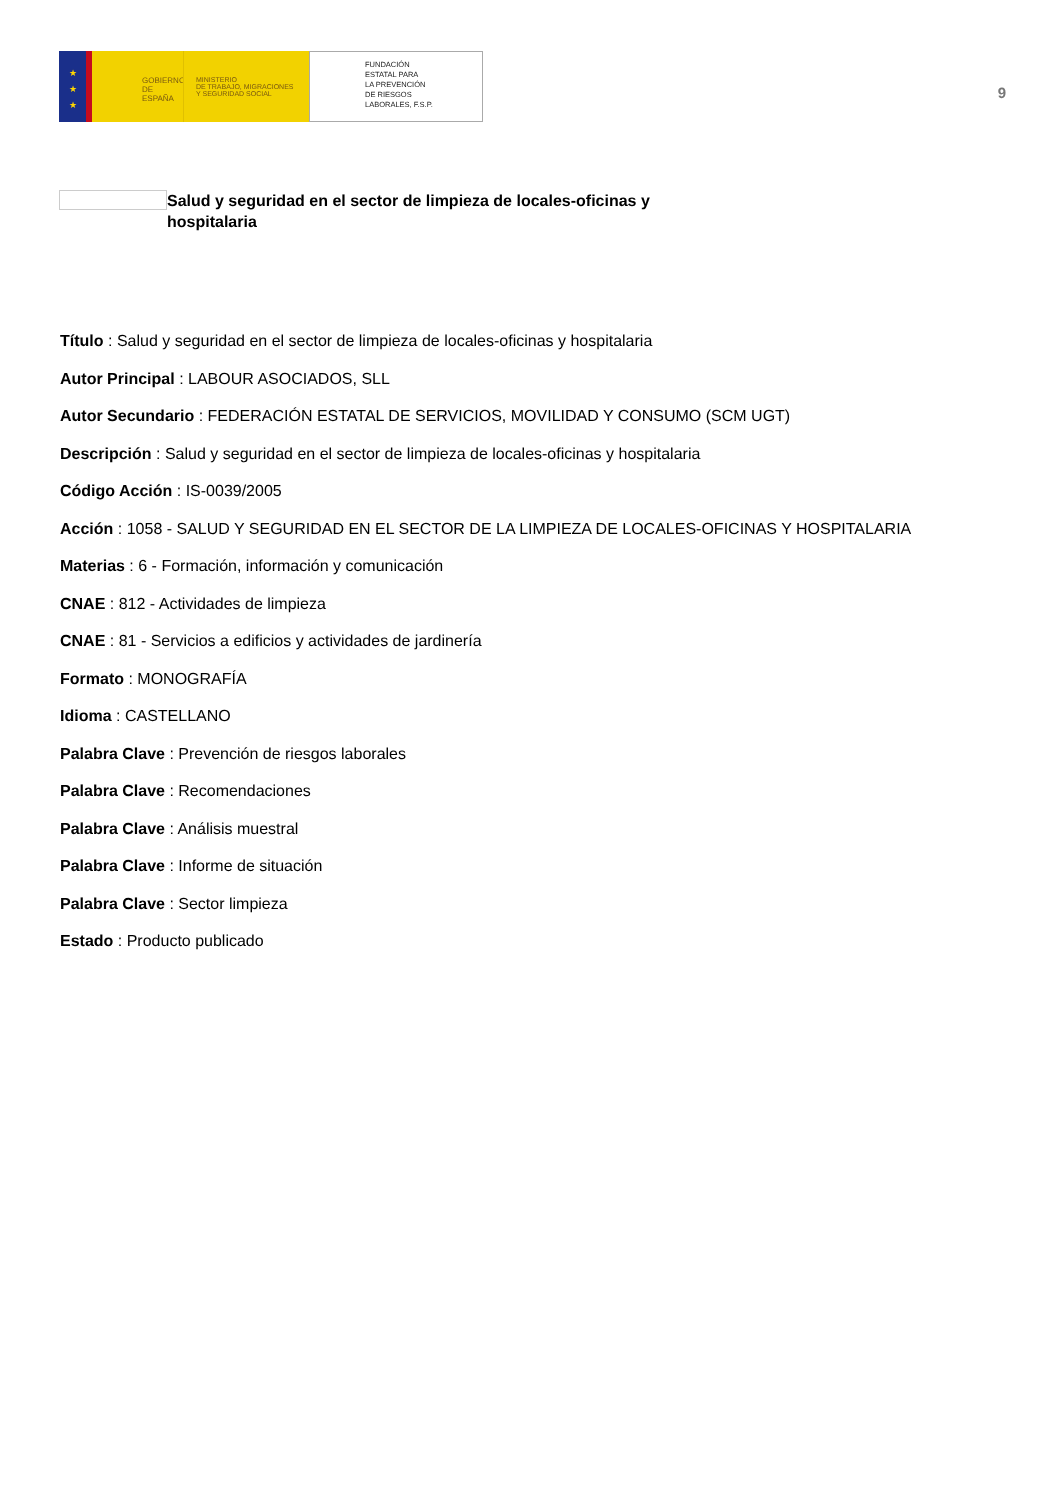★
★
★
GOBIERNO
DE ESPAÑA
MINISTERIO
DE TRABAJO, MIGRACIONES
Y SEGURIDAD SOCIAL
FUNDACIÓN
ESTATAL PARA
LA PREVENCIÓN
DE RIESGOS
LABORALES, F.S.P.
9
Salud y seguridad en el sector de limpieza de locales-oficinas y hospitalaria
Título : Salud y seguridad en el sector de limpieza de locales-oficinas y hospitalaria
Autor Principal : LABOUR ASOCIADOS, SLL
Autor Secundario : FEDERACIÓN ESTATAL DE SERVICIOS, MOVILIDAD Y CONSUMO (SCM UGT)
Descripción : Salud y seguridad en el sector de limpieza de locales-oficinas y hospitalaria
Código Acción : IS-0039/2005
Acción : 1058 - SALUD Y SEGURIDAD EN EL SECTOR DE LA LIMPIEZA DE LOCALES-OFICINAS Y HOSPITALARIA
Materias : 6 - Formación, información y comunicación
CNAE : 812 - Actividades de limpieza
CNAE : 81 - Servicios a edificios y actividades de jardinería
Formato : MONOGRAFÍA
Idioma : CASTELLANO
Palabra Clave : Prevención de riesgos laborales
Palabra Clave : Recomendaciones
Palabra Clave : Análisis muestral
Palabra Clave : Informe de situación
Palabra Clave : Sector limpieza
Estado : Producto publicado